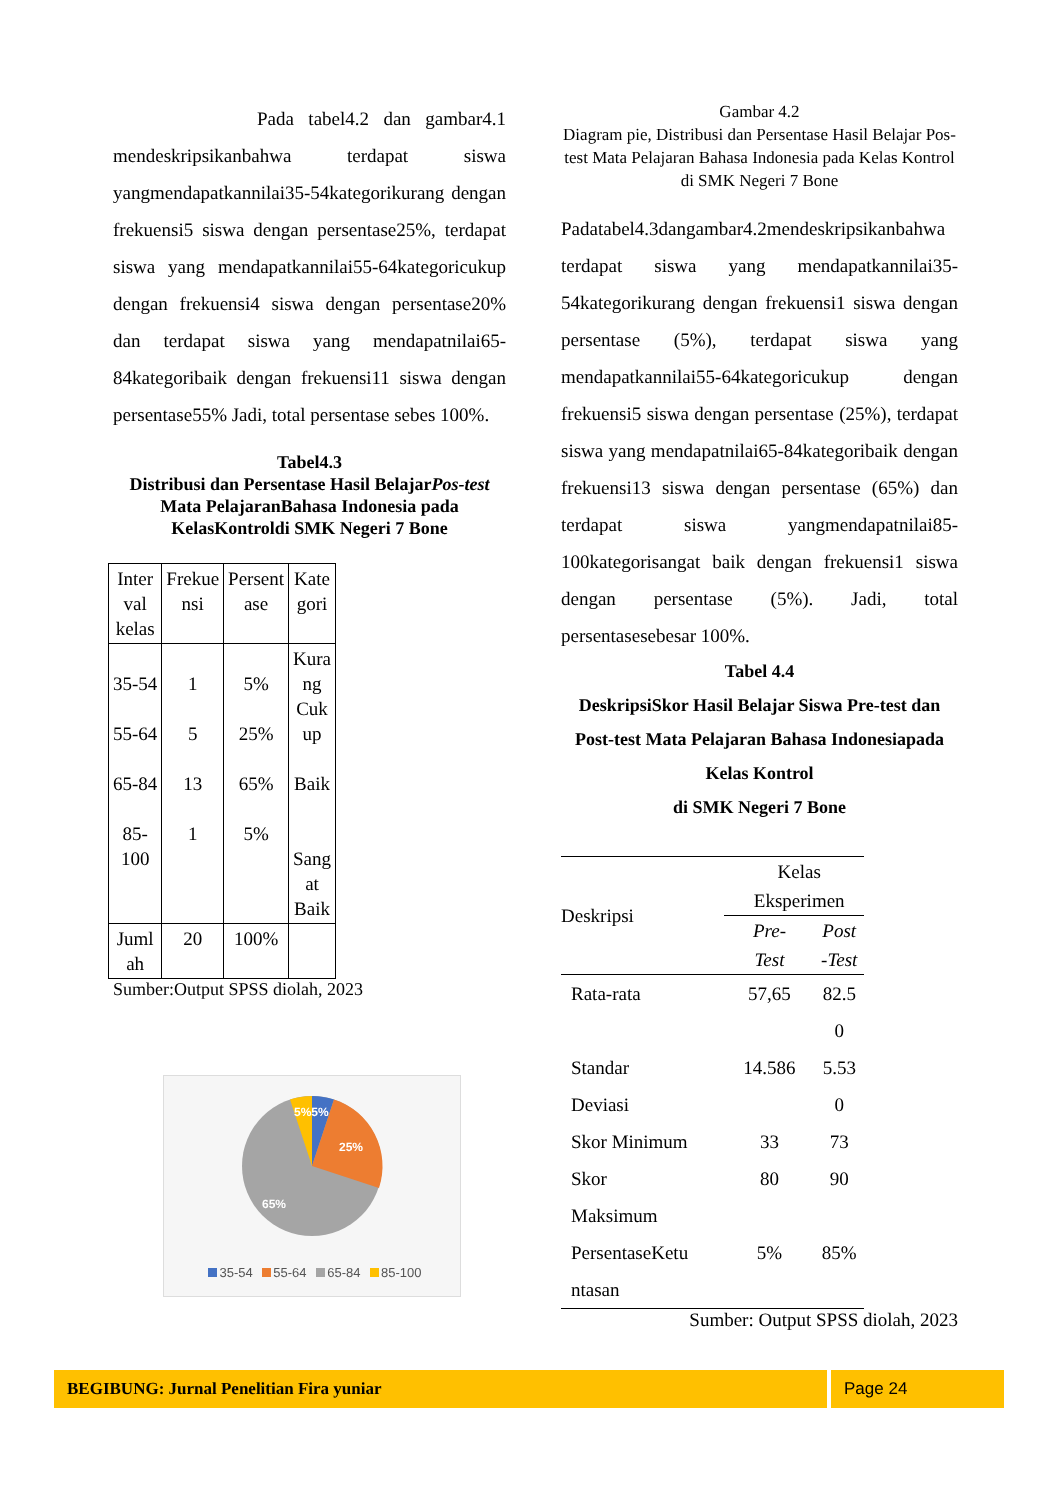Pada tabel4.2 dan gambar4.1 mendeskripsikanbahwa terdapat siswa yangmendapatkannilai35-54kategorikurang dengan frekuensi5 siswa dengan persentase25%, terdapat siswa yang mendapatkannilai55-64kategoricukup dengan frekuensi4 siswa dengan persentase20% dan terdapat siswa yang mendapatnilai65-84kategoribaik dengan frekuensi11 siswa dengan persentase55% Jadi, total persentase sebes 100%.
Tabel4.3
Distribusi dan Persentase Hasil BelajarPos-test Mata PelajaranBahasa Indonesia pada KelasKontroldi SMK Negeri 7 Bone
| Inter val kelas | Frekue nsi | Persent ase | Kate gori |
| 35-54 55-64 65-84 85- 100 | 1 5 13 1 | 5% 25% 65% 5% | Kura ng Cuk up Baik Sang at Baik |
| Juml ah | 20 | 100% | |
Sumber:Output SPSS diolah, 2023
5%5%
25%
65%
35-54 55-64 65-84 85-100
Gambar 4.2
Diagram pie, Distribusi dan Persentase Hasil Belajar Pos-test Mata Pelajaran Bahasa Indonesia pada Kelas Kontrol
di SMK Negeri 7 Bone
Padatabel4.3dangambar4.2mendeskripsikanbahwa terdapat siswa yang mendapatkannilai35-54kategorikurang dengan frekuensi1 siswa dengan persentase (5%), terdapat siswa yang mendapatkannilai55-64kategoricukup dengan frekuensi5 siswa dengan persentase (25%), terdapat siswa yang mendapatnilai65-84kategoribaik dengan frekuensi13 siswa dengan persentase (65%) dan terdapat siswa yangmendapatnilai85-100kategorisangat baik dengan frekuensi1 siswa dengan persentase (5%). Jadi, total persentasesebesar 100%.
Tabel 4.4
DeskripsiSkor Hasil Belajar Siswa Pre-test dan Post-test Mata Pelajaran Bahasa Indonesiapada Kelas Kontrol
di SMK Negeri 7 Bone
| Deskripsi | Kelas Eksperimen | |
| | Pre- Test | Post -Test |
| Rata-rata | 57,65 | 82.5 0 |
| Standar Deviasi | 14.586 | 5.53 0 |
| Skor Minimum | 33 | 73 |
| Skor Maksimum | 80 | 90 |
| PersentaseKetu ntasan | 5% | 85% |
Sumber: Output SPSS diolah, 2023
BEGIBUNG: Jurnal Penelitian Fira yuniar Page 24